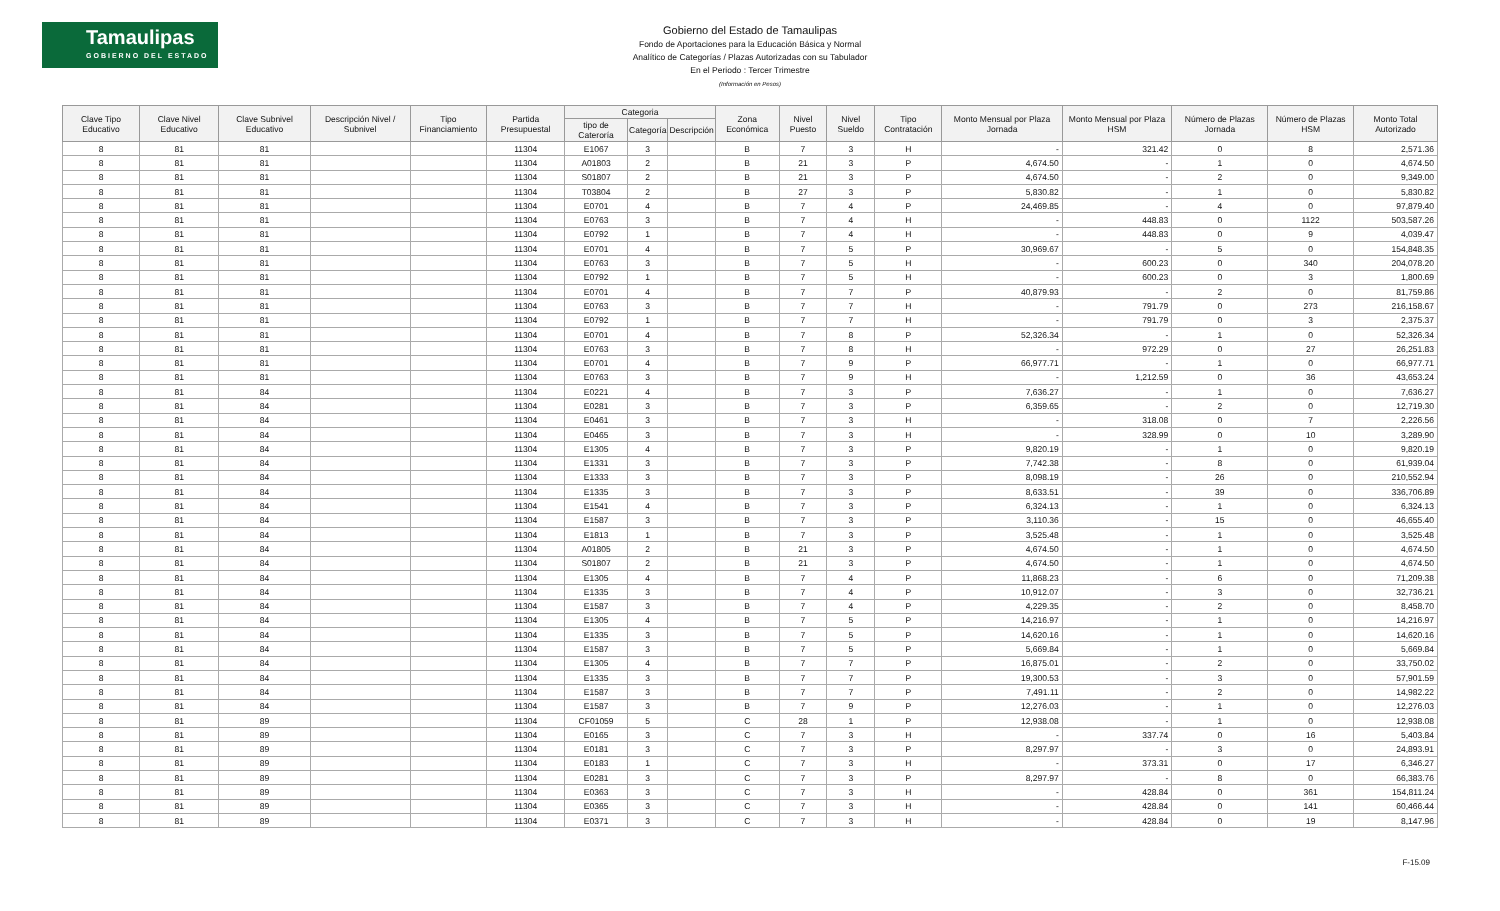Tamaulipas
GOBIERNO DEL ESTADO
Gobierno del Estado de Tamaulipas
Fondo de Aportaciones para la Educación Básica y Normal
Analítico de Categorías / Plazas Autorizadas con su Tabulador
En el Periodo : Tercer Trimestre
(Información en Pesos)
| Clave Tipo Educativo | Clave Nivel Educativo | Clave Subnivel Educativo | Descripción Nivel / Subnivel | Tipo Financiamiento | Partida Presupuestal | Categoria | | | Zona Económica | Nivel Puesto | Nivel Sueldo | Tipo Contratación | Monto Mensual por Plaza Jornada | Monto Mensual por Plaza HSM | Número de Plazas Jornada | Número de Plazas HSM | Monto Total Autorizado |
| --- | --- | --- | --- | --- | --- | --- | --- | --- | --- | --- | --- | --- | --- | --- | --- | --- | --- |
| | | | | | | tipo de Caterоría | Categoría | Descripción | | | | | | | | | |
| 8 | 81 | 81 | | | 11304 | E1067 | 3 | | B | 7 | 3 | H | - | 321.42 | 0 | 8 | 2,571.36 |
| 8 | 81 | 81 | | | 11304 | A01803 | 2 | | B | 21 | 3 | P | 4,674.50 | - | 1 | 0 | 4,674.50 |
| 8 | 81 | 81 | | | 11304 | S01807 | 2 | | B | 21 | 3 | P | 4,674.50 | - | 2 | 0 | 9,349.00 |
| 8 | 81 | 81 | | | 11304 | T03804 | 2 | | B | 27 | 3 | P | 5,830.82 | - | 1 | 0 | 5,830.82 |
| 8 | 81 | 81 | | | 11304 | E0701 | 4 | | B | 7 | 4 | P | 24,469.85 | - | 4 | 0 | 97,879.40 |
| 8 | 81 | 81 | | | 11304 | E0763 | 3 | | B | 7 | 4 | H | - | 448.83 | 0 | 1122 | 503,587.26 |
| 8 | 81 | 81 | | | 11304 | E0792 | 1 | | B | 7 | 4 | H | - | 448.83 | 0 | 9 | 4,039.47 |
| 8 | 81 | 81 | | | 11304 | E0701 | 4 | | B | 7 | 5 | P | 30,969.67 | - | 5 | 0 | 154,848.35 |
| 8 | 81 | 81 | | | 11304 | E0763 | 3 | | B | 7 | 5 | H | - | 600.23 | 0 | 340 | 204,078.20 |
| 8 | 81 | 81 | | | 11304 | E0792 | 1 | | B | 7 | 5 | H | - | 600.23 | 0 | 3 | 1,800.69 |
| 8 | 81 | 81 | | | 11304 | E0701 | 4 | | B | 7 | 7 | P | 40,879.93 | - | 2 | 0 | 81,759.86 |
| 8 | 81 | 81 | | | 11304 | E0763 | 3 | | B | 7 | 7 | H | - | 791.79 | 0 | 273 | 216,158.67 |
| 8 | 81 | 81 | | | 11304 | E0792 | 1 | | B | 7 | 7 | H | - | 791.79 | 0 | 3 | 2,375.37 |
| 8 | 81 | 81 | | | 11304 | E0701 | 4 | | B | 7 | 8 | P | 52,326.34 | - | 1 | 0 | 52,326.34 |
| 8 | 81 | 81 | | | 11304 | E0763 | 3 | | B | 7 | 8 | H | - | 972.29 | 0 | 27 | 26,251.83 |
| 8 | 81 | 81 | | | 11304 | E0701 | 4 | | B | 7 | 9 | P | 66,977.71 | - | 1 | 0 | 66,977.71 |
| 8 | 81 | 81 | | | 11304 | E0763 | 3 | | B | 7 | 9 | H | - | 1,212.59 | 0 | 36 | 43,653.24 |
| 8 | 81 | 84 | | | 11304 | E0221 | 4 | | B | 7 | 3 | P | 7,636.27 | - | 1 | 0 | 7,636.27 |
| 8 | 81 | 84 | | | 11304 | E0281 | 3 | | B | 7 | 3 | P | 6,359.65 | - | 2 | 0 | 12,719.30 |
| 8 | 81 | 84 | | | 11304 | E0461 | 3 | | B | 7 | 3 | H | - | 318.08 | 0 | 7 | 2,226.56 |
| 8 | 81 | 84 | | | 11304 | E0465 | 3 | | B | 7 | 3 | H | - | 328.99 | 0 | 10 | 3,289.90 |
| 8 | 81 | 84 | | | 11304 | E1305 | 4 | | B | 7 | 3 | P | 9,820.19 | - | 1 | 0 | 9,820.19 |
| 8 | 81 | 84 | | | 11304 | E1331 | 3 | | B | 7 | 3 | P | 7,742.38 | - | 8 | 0 | 61,939.04 |
| 8 | 81 | 84 | | | 11304 | E1333 | 3 | | B | 7 | 3 | P | 8,098.19 | - | 26 | 0 | 210,552.94 |
| 8 | 81 | 84 | | | 11304 | E1335 | 3 | | B | 7 | 3 | P | 8,633.51 | - | 39 | 0 | 336,706.89 |
| 8 | 81 | 84 | | | 11304 | E1541 | 4 | | B | 7 | 3 | P | 6,324.13 | - | 1 | 0 | 6,324.13 |
| 8 | 81 | 84 | | | 11304 | E1587 | 3 | | B | 7 | 3 | P | 3,110.36 | - | 15 | 0 | 46,655.40 |
| 8 | 81 | 84 | | | 11304 | E1813 | 1 | | B | 7 | 3 | P | 3,525.48 | - | 1 | 0 | 3,525.48 |
| 8 | 81 | 84 | | | 11304 | A01805 | 2 | | B | 21 | 3 | P | 4,674.50 | - | 1 | 0 | 4,674.50 |
| 8 | 81 | 84 | | | 11304 | S01807 | 2 | | B | 21 | 3 | P | 4,674.50 | - | 1 | 0 | 4,674.50 |
| 8 | 81 | 84 | | | 11304 | E1305 | 4 | | B | 7 | 4 | P | 11,868.23 | - | 6 | 0 | 71,209.38 |
| 8 | 81 | 84 | | | 11304 | E1335 | 3 | | B | 7 | 4 | P | 10,912.07 | - | 3 | 0 | 32,736.21 |
| 8 | 81 | 84 | | | 11304 | E1587 | 3 | | B | 7 | 4 | P | 4,229.35 | - | 2 | 0 | 8,458.70 |
| 8 | 81 | 84 | | | 11304 | E1305 | 4 | | B | 7 | 5 | P | 14,216.97 | - | 1 | 0 | 14,216.97 |
| 8 | 81 | 84 | | | 11304 | E1335 | 3 | | B | 7 | 5 | P | 14,620.16 | - | 1 | 0 | 14,620.16 |
| 8 | 81 | 84 | | | 11304 | E1587 | 3 | | B | 7 | 5 | P | 5,669.84 | - | 1 | 0 | 5,669.84 |
| 8 | 81 | 84 | | | 11304 | E1305 | 4 | | B | 7 | 7 | P | 16,875.01 | - | 2 | 0 | 33,750.02 |
| 8 | 81 | 84 | | | 11304 | E1335 | 3 | | B | 7 | 7 | P | 19,300.53 | - | 3 | 0 | 57,901.59 |
| 8 | 81 | 84 | | | 11304 | E1587 | 3 | | B | 7 | 7 | P | 7,491.11 | - | 2 | 0 | 14,982.22 |
| 8 | 81 | 84 | | | 11304 | E1587 | 3 | | B | 7 | 9 | P | 12,276.03 | - | 1 | 0 | 12,276.03 |
| 8 | 81 | 89 | | | 11304 | CF01059 | 5 | | C | 28 | 1 | P | 12,938.08 | - | 1 | 0 | 12,938.08 |
| 8 | 81 | 89 | | | 11304 | E0165 | 3 | | C | 7 | 3 | H | - | 337.74 | 0 | 16 | 5,403.84 |
| 8 | 81 | 89 | | | 11304 | E0181 | 3 | | C | 7 | 3 | P | 8,297.97 | - | 3 | 0 | 24,893.91 |
| 8 | 81 | 89 | | | 11304 | E0183 | 1 | | C | 7 | 3 | H | - | 373.31 | 0 | 17 | 6,346.27 |
| 8 | 81 | 89 | | | 11304 | E0281 | 3 | | C | 7 | 3 | P | 8,297.97 | - | 8 | 0 | 66,383.76 |
| 8 | 81 | 89 | | | 11304 | E0363 | 3 | | C | 7 | 3 | H | - | 428.84 | 0 | 361 | 154,811.24 |
| 8 | 81 | 89 | | | 11304 | E0365 | 3 | | C | 7 | 3 | H | - | 428.84 | 0 | 141 | 60,466.44 |
| 8 | 81 | 89 | | | 11304 | E0371 | 3 | | C | 7 | 3 | H | - | 428.84 | 0 | 19 | 8,147.96 |
F-15.09